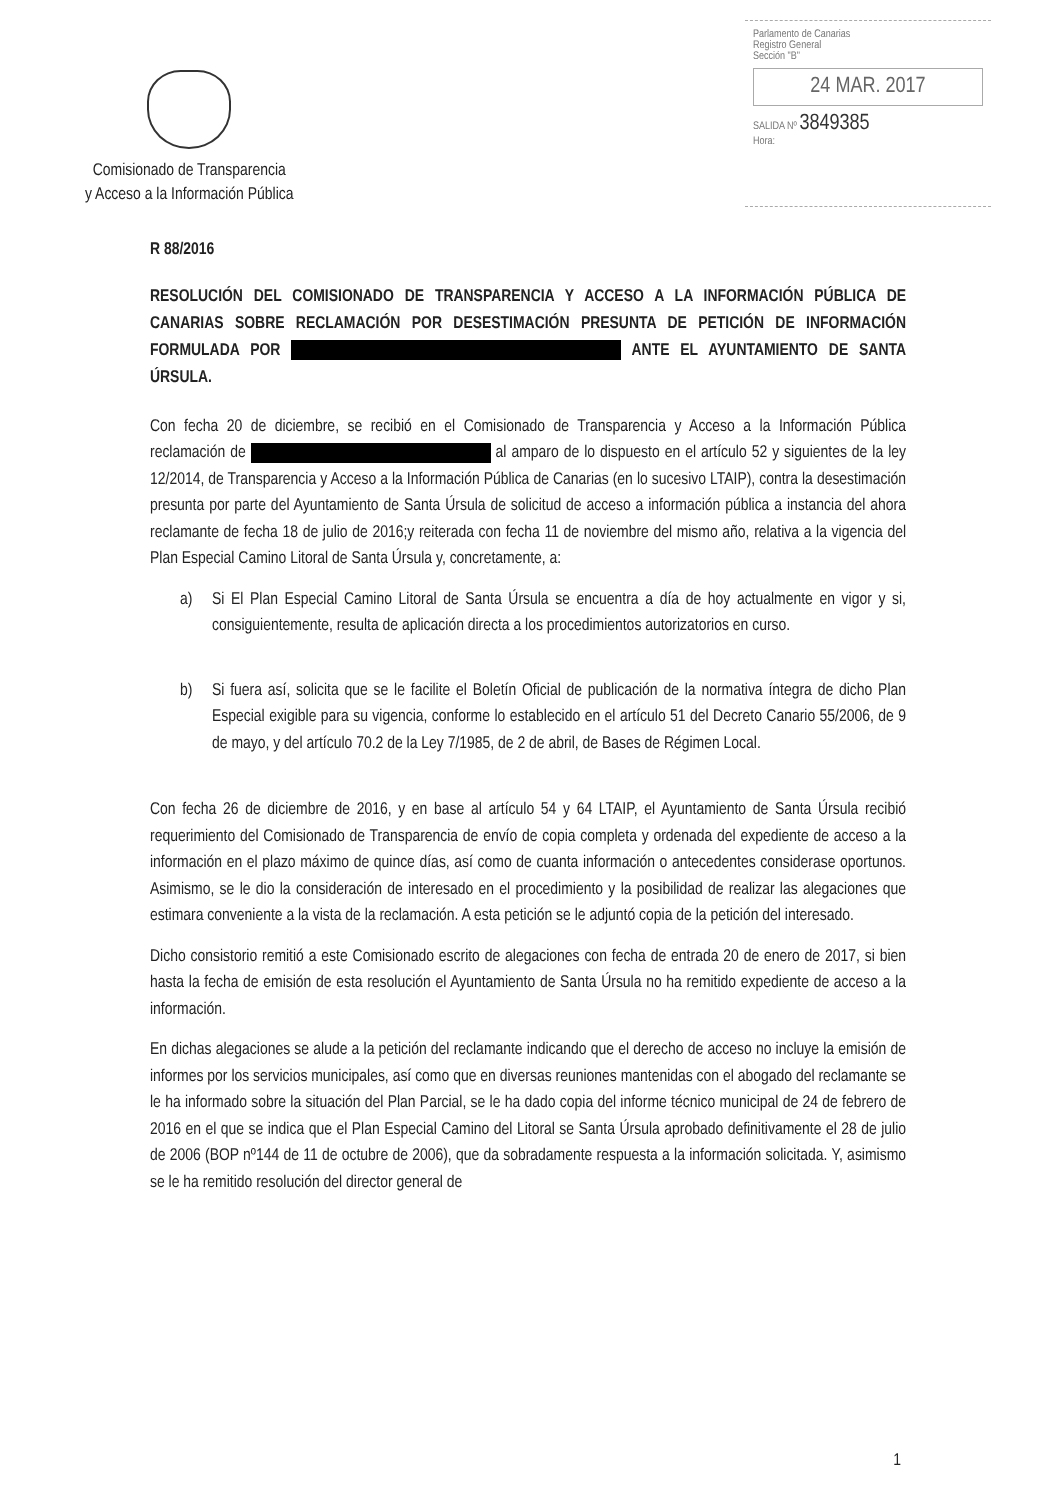Comisionado de Transparencia
y Acceso a la Información Pública
Parlamento de Canarias
Registro General
Sección "B"
24 MAR. 2017
SALIDA Nº 3849385
Hora:
R 88/2016
RESOLUCIÓN DEL COMISIONADO DE TRANSPARENCIA Y ACCESO A LA INFORMACIÓN PÚBLICA DE CANARIAS SOBRE RECLAMACIÓN POR DESESTIMACIÓN PRESUNTA DE PETICIÓN DE INFORMACIÓN FORMULADA POR ANTE EL AYUNTAMIENTO DE SANTA ÚRSULA.
Con fecha 20 de diciembre, se recibió en el Comisionado de Transparencia y Acceso a la Información Pública reclamación de al amparo de lo dispuesto en el artículo 52 y siguientes de la ley 12/2014, de Transparencia y Acceso a la Información Pública de Canarias (en lo sucesivo LTAIP), contra la desestimación presunta por parte del Ayuntamiento de Santa Úrsula de solicitud de acceso a información pública a instancia del ahora reclamante de fecha 18 de julio de 2016;y reiterada con fecha 11 de noviembre del mismo año, relativa a la vigencia del Plan Especial Camino Litoral de Santa Úrsula y, concretamente, a:
a) Si El Plan Especial Camino Litoral de Santa Úrsula se encuentra a día de hoy actualmente en vigor y si, consiguientemente, resulta de aplicación directa a los procedimientos autorizatorios en curso.
b) Si fuera así, solicita que se le facilite el Boletín Oficial de publicación de la normativa íntegra de dicho Plan Especial exigible para su vigencia, conforme lo establecido en el artículo 51 del Decreto Canario 55/2006, de 9 de mayo, y del artículo 70.2 de la Ley 7/1985, de 2 de abril, de Bases de Régimen Local.
Con fecha 26 de diciembre de 2016, y en base al artículo 54 y 64 LTAIP, el Ayuntamiento de Santa Úrsula recibió requerimiento del Comisionado de Transparencia de envío de copia completa y ordenada del expediente de acceso a la información en el plazo máximo de quince días, así como de cuanta información o antecedentes considerase oportunos. Asimismo, se le dio la consideración de interesado en el procedimiento y la posibilidad de realizar las alegaciones que estimara conveniente a la vista de la reclamación. A esta petición se le adjuntó copia de la petición del interesado.
Dicho consistorio remitió a este Comisionado escrito de alegaciones con fecha de entrada 20 de enero de 2017, si bien hasta la fecha de emisión de esta resolución el Ayuntamiento de Santa Úrsula no ha remitido expediente de acceso a la información.
En dichas alegaciones se alude a la petición del reclamante indicando que el derecho de acceso no incluye la emisión de informes por los servicios municipales, así como que en diversas reuniones mantenidas con el abogado del reclamante se le ha informado sobre la situación del Plan Parcial, se le ha dado copia del informe técnico municipal de 24 de febrero de 2016 en el que se indica que el Plan Especial Camino del Litoral se Santa Úrsula aprobado definitivamente el 28 de julio de 2006 (BOP nº144 de 11 de octubre de 2006), que da sobradamente respuesta a la información solicitada. Y, asimismo se le ha remitido resolución del director general de
1